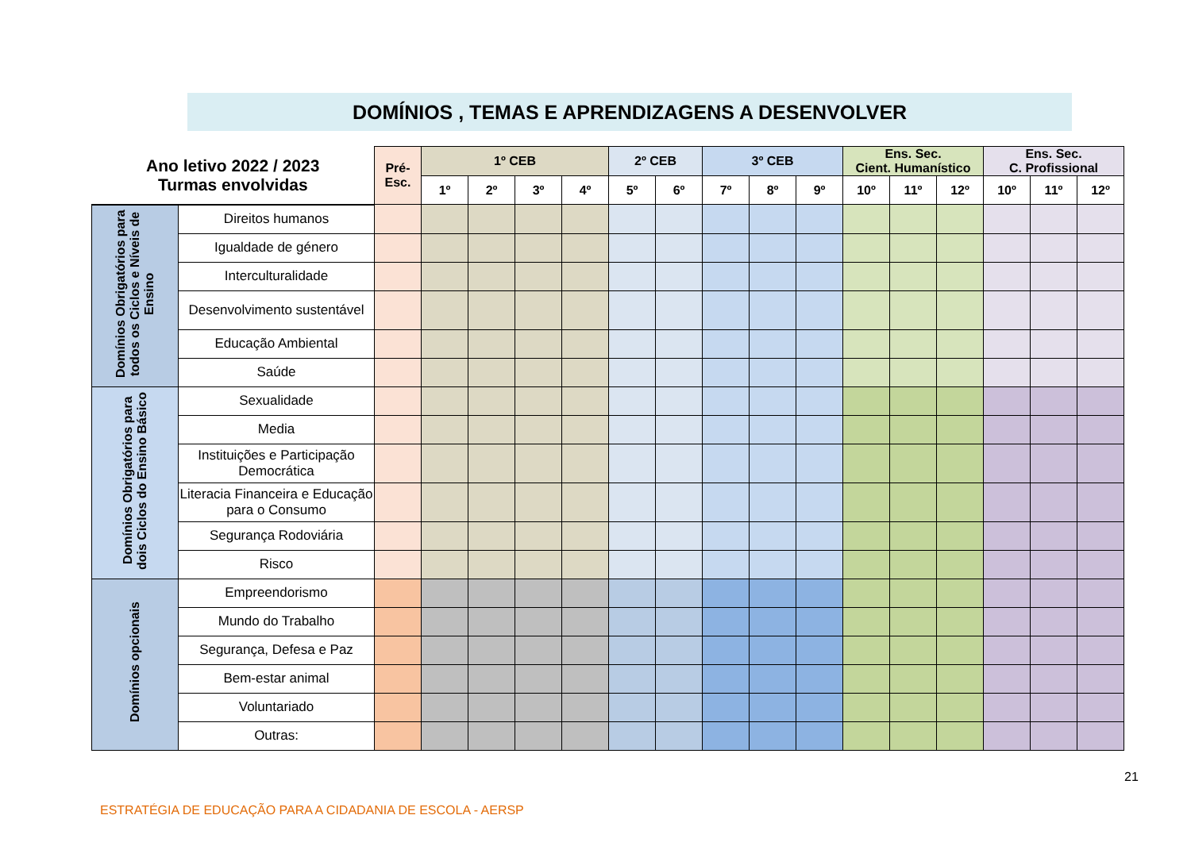DOMÍNIOS , TEMAS E APRENDIZAGENS A DESENVOLVER
| Ano letivo 2022 / 2023 Turmas envolvidas | | Pré- Esc. | 1º CEB | | | | 2º CEB | | 3º CEB | | | Ens. Sec. Cient. Humanístico | | | Ens. Sec. C. Profissional | | |
| --- | --- | --- | --- | --- | --- | --- | --- | --- | --- | --- | --- | --- | --- | --- | --- | --- | --- |
| | | | 1º | 2º | 3º | 4º | 5º | 6º | 7º | 8º | 9º | 10º | 11º | 12º | 10º | 11º | 12º |
| Domínios Obrigatórios para todos os Ciclos e Níveis de Ensino | Direitos humanos | | | | | | | | | | | | | | | | |
| | Igualdade de género | | | | | | | | | | | | | | | | |
| | Interculturalidade | | | | | | | | | | | | | | | | |
| | Desenvolvimento sustentável | | | | | | | | | | | | | | | | |
| | Educação Ambiental | | | | | | | | | | | | | | | | |
| | Saúde | | | | | | | | | | | | | | | | |
| Domínios Obrigatórios para dois Ciclos do Ensino Básico | Sexualidade | | | | | | | | | | | | | | | | |
| | Media | | | | | | | | | | | | | | | | |
| | Instituições e Participação Democrática | | | | | | | | | | | | | | | | |
| | Literacia Financeira e Educação para o Consumo | | | | | | | | | | | | | | | | |
| | Segurança Rodoviária | | | | | | | | | | | | | | | | |
| | Risco | | | | | | | | | | | | | | | | |
| Domínios opcionais | Empreendorismo | | | | | | | | | | | | | | | | |
| | Mundo do Trabalho | | | | | | | | | | | | | | | | |
| | Segurança, Defesa e Paz | | | | | | | | | | | | | | | | |
| | Bem-estar animal | | | | | | | | | | | | | | | | |
| | Voluntariado | | | | | | | | | | | | | | | | |
| | Outras: | | | | | | | | | | | | | | | | |
21
ESTRATÉGIA DE EDUCAÇÃO PARA A CIDADANIA DE ESCOLA - AERSP